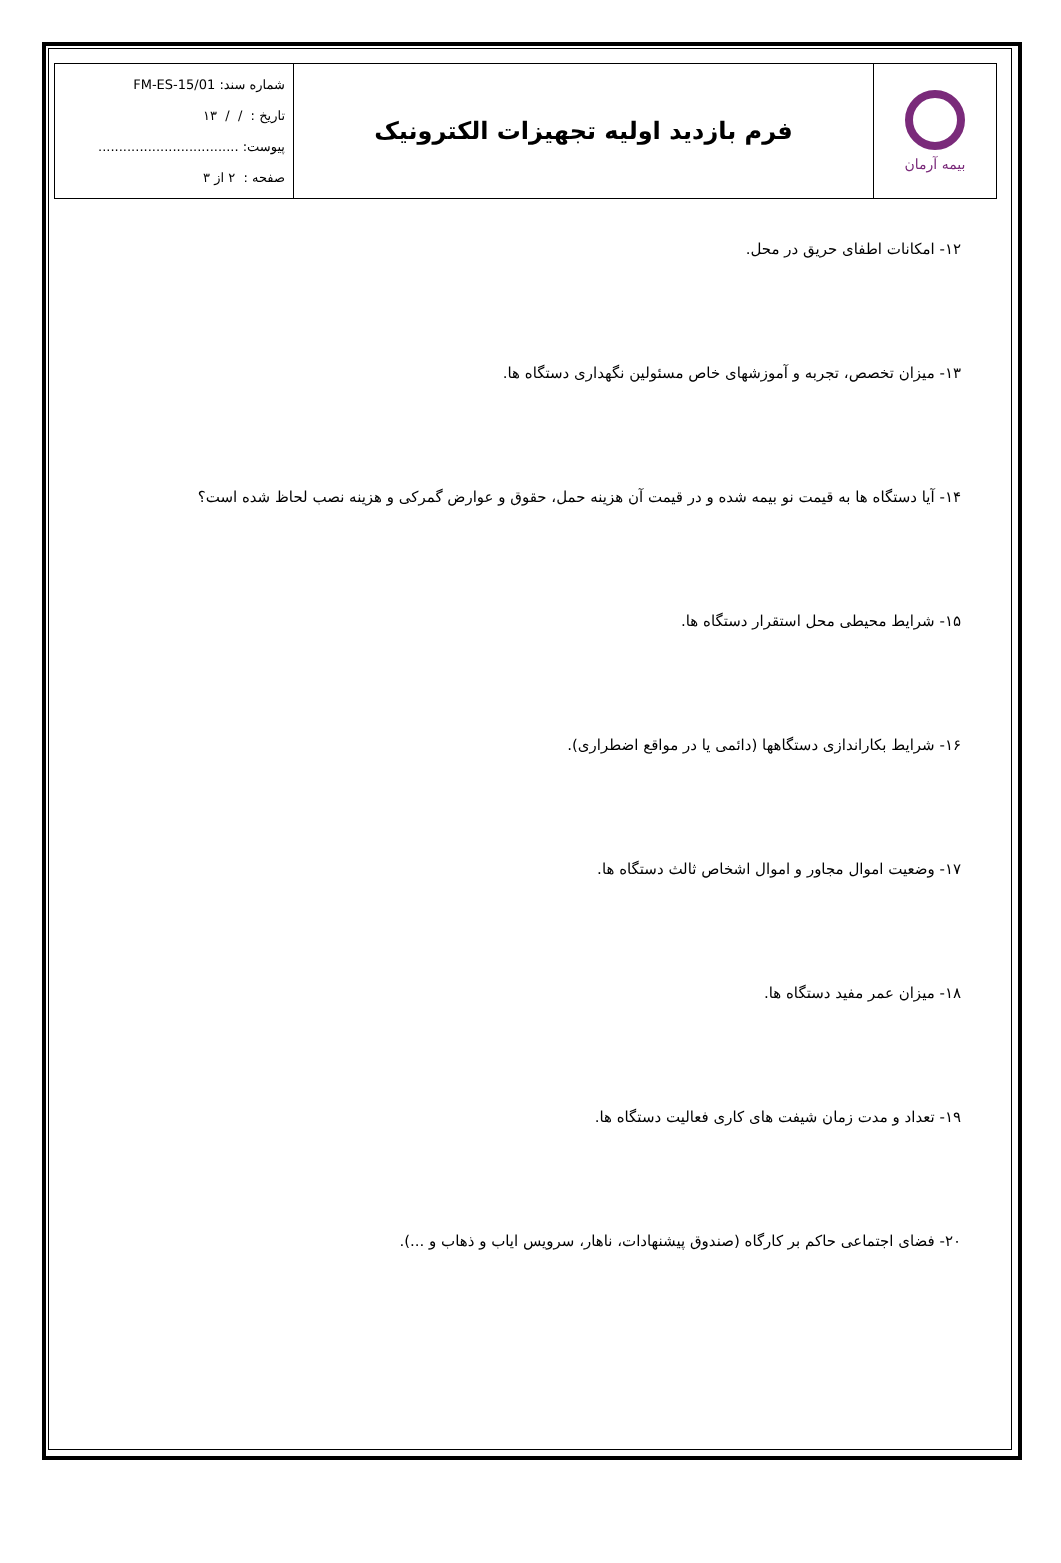| بیمه آرمان | فرم بازدید اولیه تجهیزات الکترونیک | شماره سند: FM-ES-15/01 تاریخ : / / ۱۳ پیوست: .................................. صفحه : ۲ از ۳ |
۱۲- امکانات اطفای حریق در محل.
۱۳- میزان تخصص، تجربه و آموزشهای خاص مسئولین نگهداری دستگاه ها.
۱۴- آیا دستگاه ها به قیمت نو بیمه شده و در قیمت آن هزینه حمل، حقوق و عوارض گمرکی و هزینه نصب لحاظ شده است؟
۱۵- شرایط محیطی محل استقرار دستگاه ها.
۱۶- شرایط بکاراندازی دستگاهها (دائمی یا در مواقع اضطراری).
۱۷- وضعیت اموال مجاور و اموال اشخاص ثالث دستگاه ها.
۱۸- میزان عمر مفید دستگاه ها.
۱۹- تعداد و مدت زمان شیفت های کاری فعالیت دستگاه ها.
۲۰- فضای اجتماعی حاکم بر کارگاه (صندوق پیشنهادات، ناهار، سرویس ایاب و ذهاب و ...).